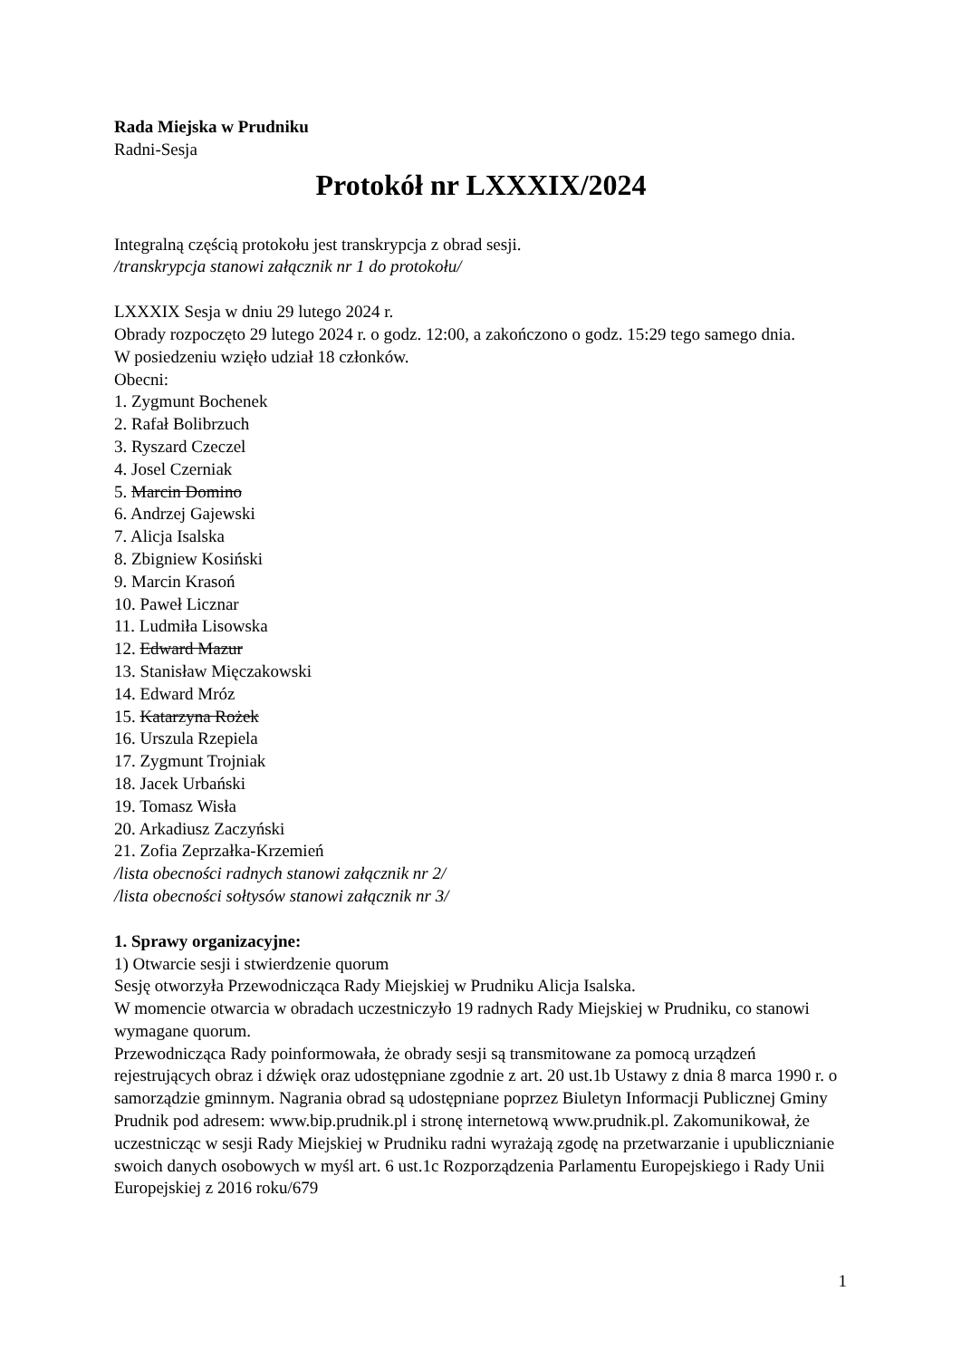Rada Miejska w Prudniku
Radni-Sesja
Protokół nr LXXXIX/2024
Integralną częścią protokołu jest transkrypcja z obrad sesji.
/transkrypcja stanowi załącznik nr 1 do protokołu/
LXXXIX Sesja w dniu 29 lutego 2024 r.
Obrady rozpoczęto 29 lutego 2024 r. o godz. 12:00, a zakończono o godz. 15:29 tego samego dnia.
W posiedzeniu wzięło udział 18 członków.
Obecni:
1. Zygmunt Bochenek
2. Rafał Bolibrzuch
3. Ryszard Czeczel
4. Josel Czerniak
5. Marcin Domino
6. Andrzej Gajewski
7. Alicja Isalska
8. Zbigniew Kosiński
9. Marcin Krasoń
10. Paweł Licznar
11. Ludmiła Lisowska
12. Edward Mazur
13. Stanisław Mięczakowski
14. Edward Mróz
15. Katarzyna Rożek
16. Urszula Rzepiela
17. Zygmunt Trojniak
18. Jacek Urbański
19. Tomasz Wisła
20. Arkadiusz Zaczyński
21. Zofia Zeprzałka-Krzemień
/lista obecności radnych stanowi załącznik nr 2/
/lista obecności sołtysów stanowi załącznik nr 3/
1. Sprawy organizacyjne:
1) Otwarcie sesji i stwierdzenie quorum
Sesję otworzyła Przewodnicząca Rady Miejskiej w Prudniku Alicja Isalska.
W momencie otwarcia w obradach uczestniczyło 19 radnych Rady Miejskiej w Prudniku, co stanowi wymagane quorum.
Przewodnicząca Rady poinformowała, że obrady sesji są transmitowane za pomocą urządzeń rejestrujących obraz i dźwięk oraz udostępniane zgodnie z art. 20 ust.1b Ustawy z dnia 8 marca 1990 r. o samorządzie gminnym. Nagrania obrad są udostępniane poprzez Biuletyn Informacji Publicznej Gminy Prudnik pod adresem: www.bip.prudnik.pl i stronę internetową www.prudnik.pl. Zakomunikował, że uczestnicząc w sesji Rady Miejskiej w Prudniku radni wyrażają zgodę na przetwarzanie i upublicznianie swoich danych osobowych w myśl art. 6 ust.1c Rozporządzenia Parlamentu Europejskiego i Rady Unii Europejskiej z 2016 roku/679
1